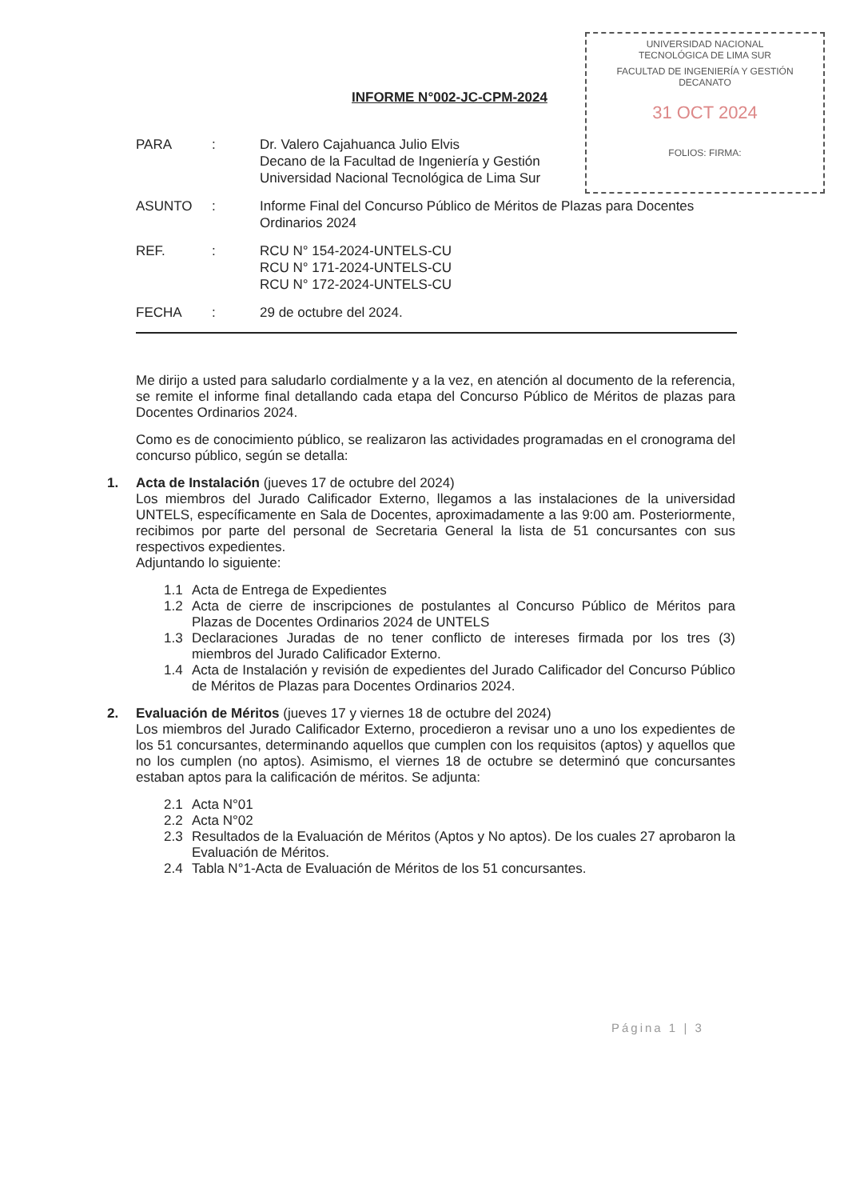UNIVERSIDAD NACIONAL
TECNOLÓGICA DE LIMA SUR
FACULTAD DE INGENIERÍA Y GESTIÓN
DECANATO
31 OCT 2024
FOLIOS: FIRMA:
INFORME N°002-JC-CPM-2024
PARA : Dr. Valero Cajahuanca Julio Elvis
Decano de la Facultad de Ingeniería y Gestión
Universidad Nacional Tecnológica de Lima Sur
ASUNTO : Informe Final del Concurso Público de Méritos de Plazas para Docentes Ordinarios 2024
REF. : RCU N° 154-2024-UNTELS-CU
RCU N° 171-2024-UNTELS-CU
RCU N° 172-2024-UNTELS-CU
FECHA : 29 de octubre del 2024.
Me dirijo a usted para saludarlo cordialmente y a la vez, en atención al documento de la referencia, se remite el informe final detallando cada etapa del Concurso Público de Méritos de plazas para Docentes Ordinarios 2024.
Como es de conocimiento público, se realizaron las actividades programadas en el cronograma del concurso público, según se detalla:
1. Acta de Instalación (jueves 17 de octubre del 2024)
Los miembros del Jurado Calificador Externo, llegamos a las instalaciones de la universidad UNTELS, específicamente en Sala de Docentes, aproximadamente a las 9:00 am. Posteriormente, recibimos por parte del personal de Secretaria General la lista de 51 concursantes con sus respectivos expedientes.
Adjuntando lo siguiente:
1.1 Acta de Entrega de Expedientes
1.2 Acta de cierre de inscripciones de postulantes al Concurso Público de Méritos para Plazas de Docentes Ordinarios 2024 de UNTELS
1.3 Declaraciones Juradas de no tener conflicto de intereses firmada por los tres (3) miembros del Jurado Calificador Externo.
1.4 Acta de Instalación y revisión de expedientes del Jurado Calificador del Concurso Público de Méritos de Plazas para Docentes Ordinarios 2024.
2. Evaluación de Méritos (jueves 17 y viernes 18 de octubre del 2024)
Los miembros del Jurado Calificador Externo, procedieron a revisar uno a uno los expedientes de los 51 concursantes, determinando aquellos que cumplen con los requisitos (aptos) y aquellos que no los cumplen (no aptos). Asimismo, el viernes 18 de octubre se determinó que concursantes estaban aptos para la calificación de méritos. Se adjunta:
2.1 Acta N°01
2.2 Acta N°02
2.3 Resultados de la Evaluación de Méritos (Aptos y No aptos). De los cuales 27 aprobaron la Evaluación de Méritos.
2.4 Tabla N°1-Acta de Evaluación de Méritos de los 51 concursantes.
Página 1 | 3